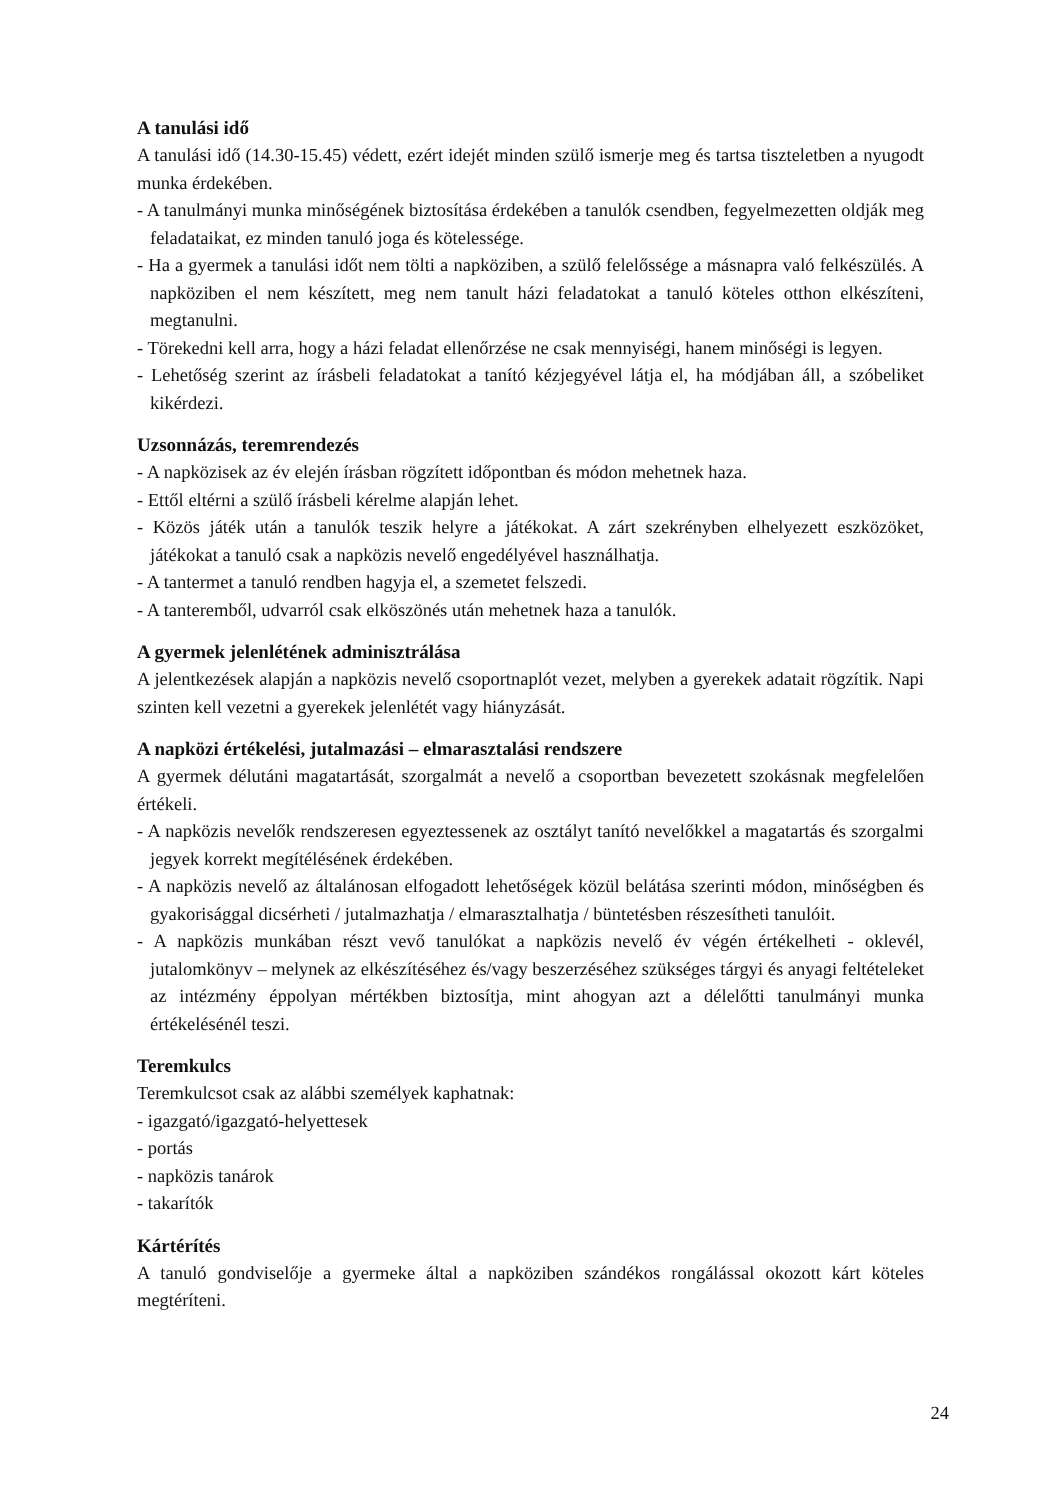A tanulási idő
A tanulási idő (14.30-15.45) védett, ezért idejét minden szülő ismerje meg és tartsa tiszteletben a nyugodt munka érdekében.
- A tanulmányi munka minőségének biztosítása érdekében a tanulók csendben, fegyelmezetten oldják meg feladataikat, ez minden tanuló joga és kötelessége.
- Ha a gyermek a tanulási időt nem tölti a napköziben, a szülő felelőssége a másnapra való felkészülés. A napköziben el nem készített, meg nem tanult házi feladatokat a tanuló köteles otthon elkészíteni, megtanulni.
- Törekedni kell arra, hogy a házi feladat ellenőrzése ne csak mennyiségi, hanem minőségi is legyen.
- Lehetőség szerint az írásbeli feladatokat a tanító kézjegyével látja el, ha módjában áll, a szóbeliket kikérdezi.
Uzsonnázás, teremrendezés
- A napközisek az év elején írásban rögzített időpontban és módon mehetnek haza.
- Ettől eltérni a szülő írásbeli kérelme alapján lehet.
- Közös játék után a tanulók teszik helyre a játékokat. A zárt szekrényben elhelyezett eszközöket, játékokat a tanuló csak a napközis nevelő engedélyével használhatja.
- A tantermet a tanuló rendben hagyja el, a szemetet felszedi.
- A tanteremből, udvarról csak elköszönés után mehetnek haza a tanulók.
A gyermek jelenlétének adminisztrálása
A jelentkezések alapján a napközis nevelő csoportnaplót vezet, melyben a gyerekek adatait rögzítik. Napi szinten kell vezetni a gyerekek jelenlétét vagy hiányzását.
A napközi értékelési, jutalmazási – elmarasztalási rendszere
A gyermek délutáni magatartását, szorgalmát a nevelő a csoportban bevezetett szokásnak megfelelően értékeli.
- A napközis nevelők rendszeresen egyeztessenek az osztályt tanító nevelőkkel a magatartás és szorgalmi jegyek korrekt megítélésének érdekében.
- A napközis nevelő az általánosan elfogadott lehetőségek közül belátása szerinti módon, minőségben és gyakorisággal dicsérheti / jutalmazhatja / elmarasztalhatja / büntetésben részesítheti tanulóit.
- A napközis munkában részt vevő tanulókat a napközis nevelő év végén értékelheti - oklevél, jutalomkönyv – melynek az elkészítéséhez és/vagy beszerzéséhez szükséges tárgyi és anyagi feltételeket az intézmény éppolyan mértékben biztosítja, mint ahogyan azt a délelőtti tanulmányi munka értékelésénél teszi.
Teremkulcs
Teremkulcsot csak az alábbi személyek kaphatnak:
- igazgató/igazgató-helyettesek
- portás
- napközis tanárok
- takarítók
Kártérítés
A tanuló gondviselője a gyermeke által a napköziben szándékos rongálással okozott kárt köteles megtéríteni.
24